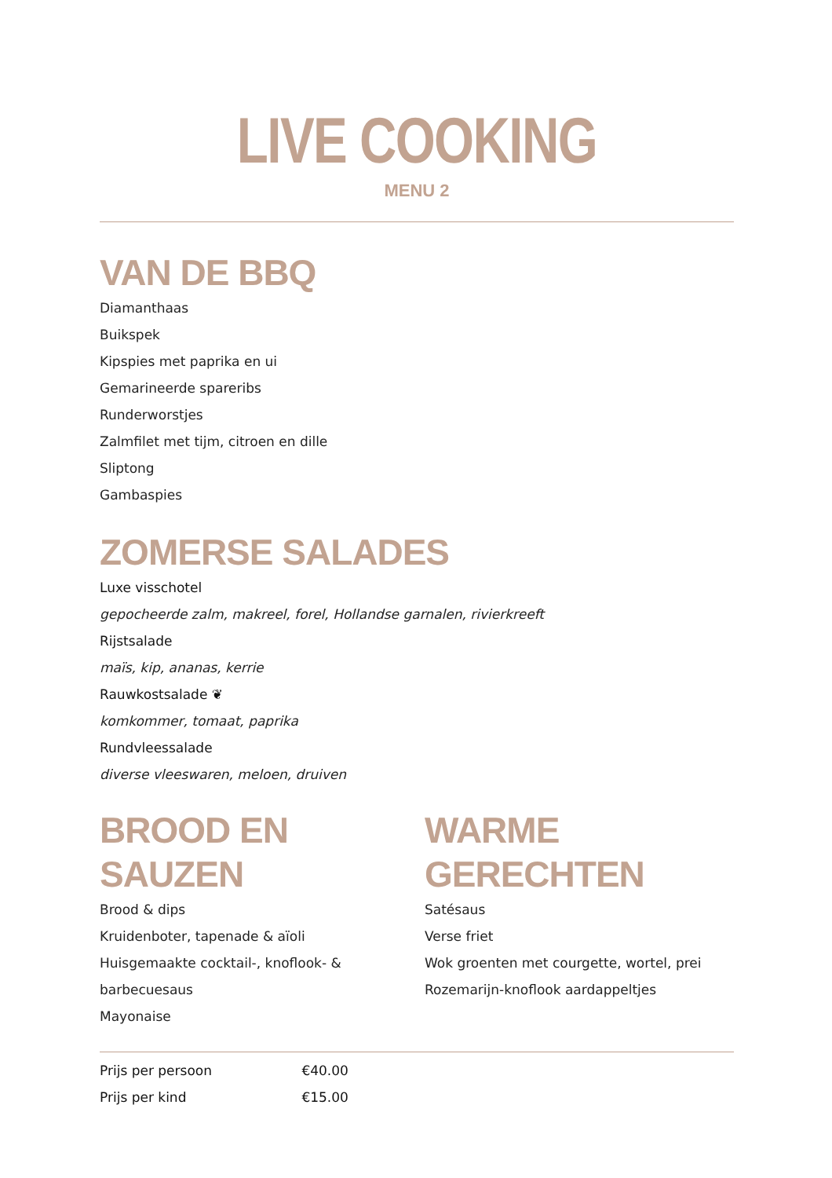LIVE COOKING
MENU 2
VAN DE BBQ
Diamanthaas
Buikspek
Kipspies met paprika en ui
Gemarineerde spareribs
Runderworstjes
Zalmfilet met tijm, citroen en dille
Sliptong
Gambaspies
ZOMERSE SALADES
Luxe visschotel
gepocheerde zalm, makreel, forel, Hollandse garnalen, rivierkreeft
Rijstsalade
maïs, kip, ananas, kerrie
Rauwkostsalade ❦
komkommer, tomaat, paprika
Rundvleessalade
diverse vleeswaren, meloen, druiven
BROOD EN SAUZEN
Brood & dips
Kruidenboter, tapenade & aïoli
Huisgemaakte cocktail-, knoflook- & barbecuesaus
Mayonaise
WARME GERECHTEN
Satésaus
Verse friet
Wok groenten met courgette, wortel, prei
Rozemarijn-knoflook aardappeltjes
Prijs per persoon €40.00
Prijs per kind €15.00